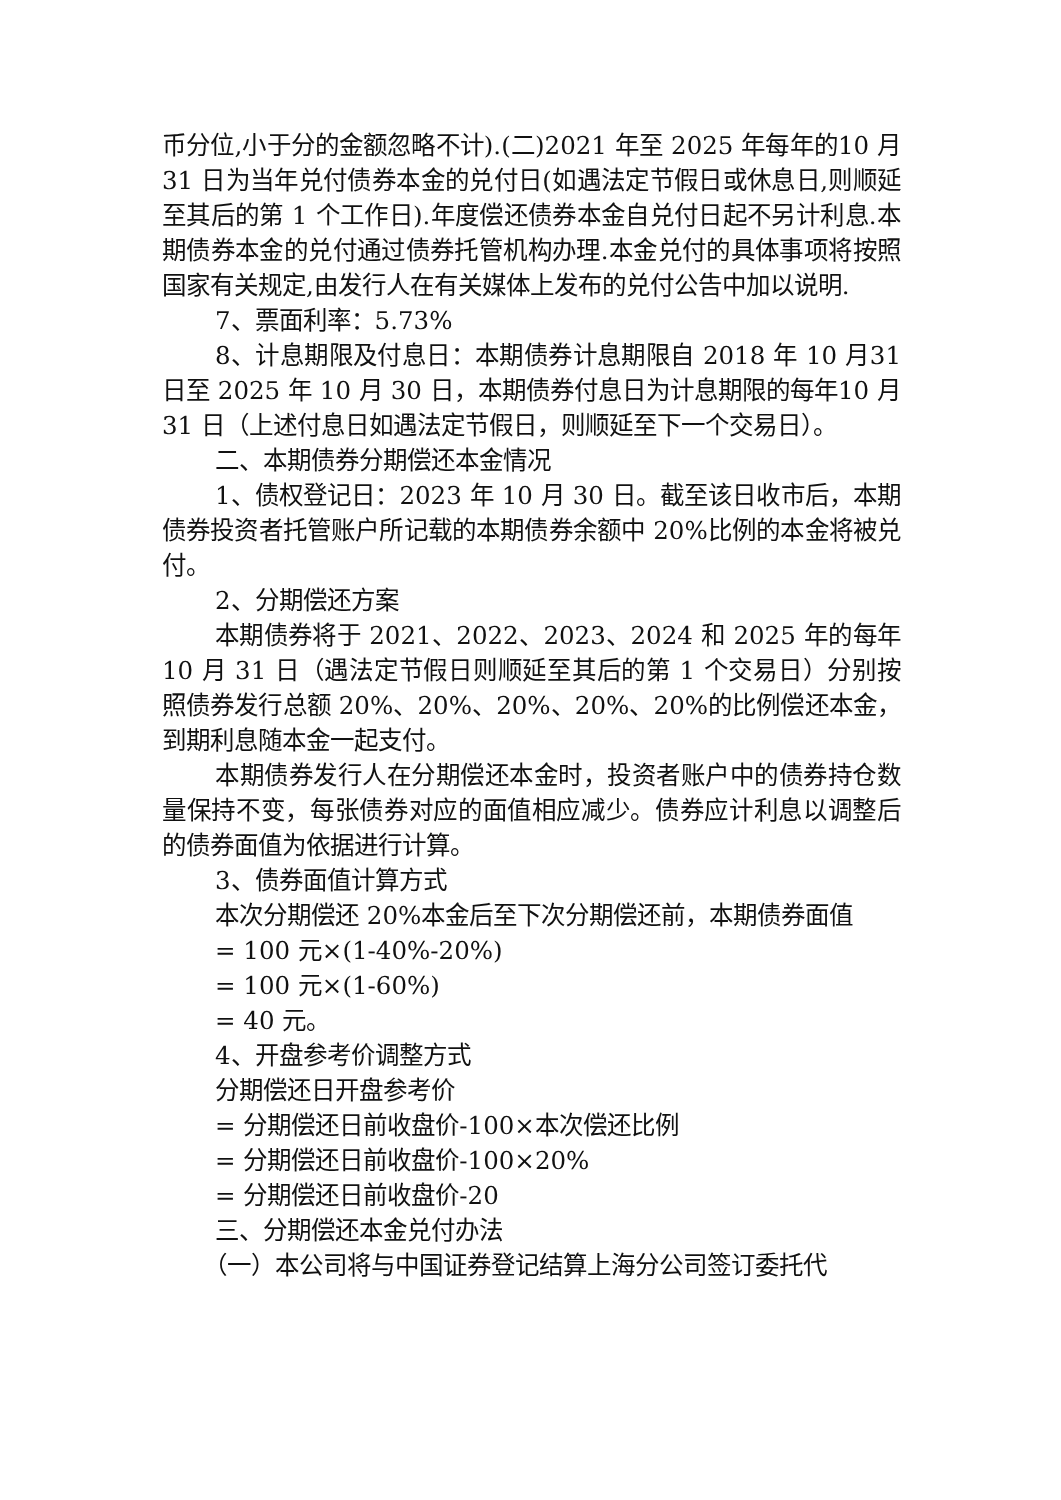币分位,小于分的金额忽略不计).(二)2021 年至 2025 年每年的10 月 31 日为当年兑付债券本金的兑付日(如遇法定节假日或休息日,则顺延至其后的第 1 个工作日).年度偿还债券本金自兑付日起不另计利息.本期债券本金的兑付通过债券托管机构办理.本金兑付的具体事项将按照国家有关规定,由发行人在有关媒体上发布的兑付公告中加以说明.
7、票面利率：5.73%
8、计息期限及付息日：本期债券计息期限自 2018 年 10 月31 日至 2025 年 10 月 30 日，本期债券付息日为计息期限的每年10 月 31 日（上述付息日如遇法定节假日，则顺延至下一个交易日）。
二、本期债券分期偿还本金情况
1、债权登记日：2023 年 10 月 30 日。截至该日收市后，本期债券投资者托管账户所记载的本期债券余额中 20%比例的本金将被兑付。
2、分期偿还方案
本期债券将于 2021、2022、2023、2024 和 2025 年的每年 10 月 31 日（遇法定节假日则顺延至其后的第 1 个交易日）分别按照债券发行总额 20%、20%、20%、20%、20%的比例偿还本金，到期利息随本金一起支付。
本期债券发行人在分期偿还本金时，投资者账户中的债券持仓数量保持不变，每张债券对应的面值相应减少。债券应计利息以调整后的债券面值为依据进行计算。
3、债券面值计算方式
本次分期偿还 20%本金后至下次分期偿还前，本期债券面值
= 100 元×(1-40%-20%)
= 100 元×(1-60%)
= 40 元。
4、开盘参考价调整方式
分期偿还日开盘参考价
= 分期偿还日前收盘价-100×本次偿还比例
= 分期偿还日前收盘价-100×20%
= 分期偿还日前收盘价-20
三、分期偿还本金兑付办法
（一）本公司将与中国证券登记结算上海分公司签订委托代